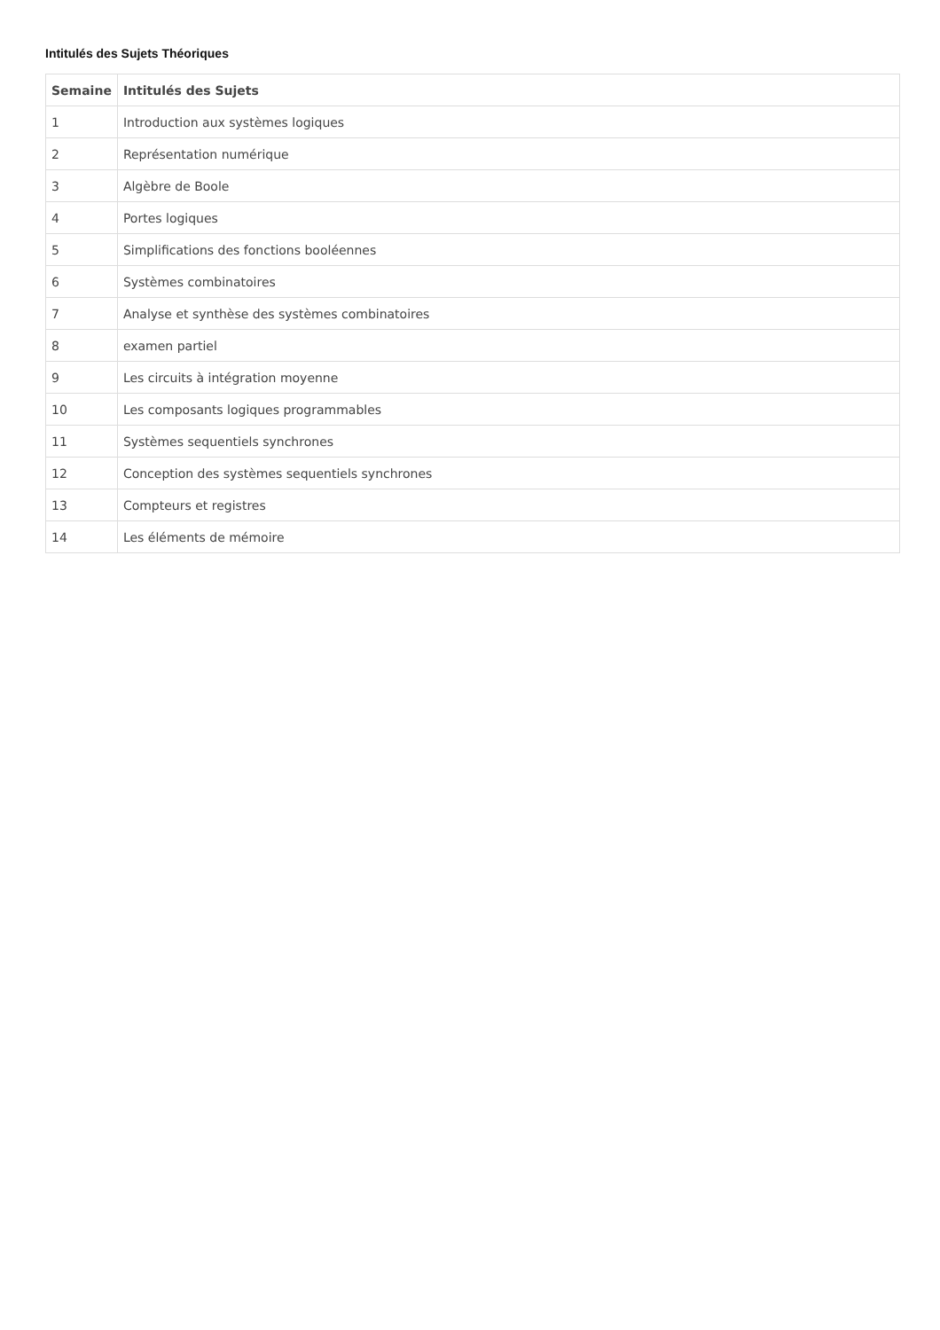Intitulés des Sujets Théoriques
| Semaine | Intitulés des Sujets |
| --- | --- |
| 1 | Introduction aux systèmes logiques |
| 2 | Représentation numérique |
| 3 | Algèbre de Boole |
| 4 | Portes logiques |
| 5 | Simplifications des fonctions booléennes |
| 6 | Systèmes combinatoires |
| 7 | Analyse et synthèse des systèmes combinatoires |
| 8 | examen partiel |
| 9 | Les circuits à intégration moyenne |
| 10 | Les composants logiques programmables |
| 11 | Systèmes sequentiels synchrones |
| 12 | Conception des systèmes sequentiels synchrones |
| 13 | Compteurs et registres |
| 14 | Les éléments de mémoire |